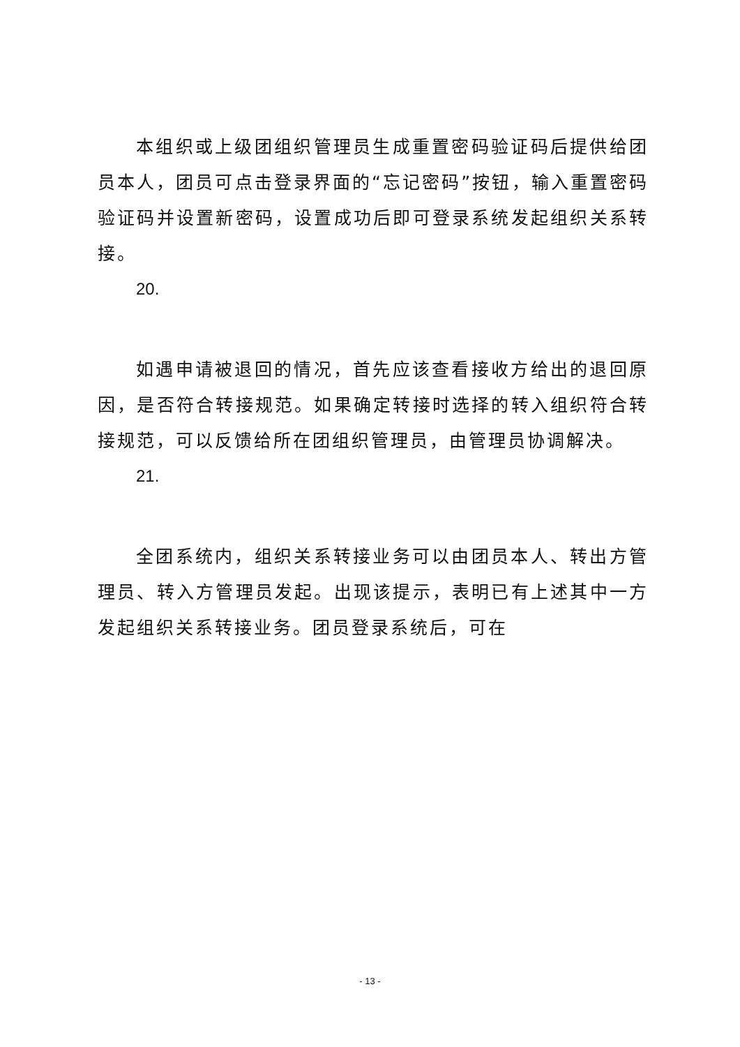本组织或上级团组织管理员生成重置密码验证码后提供给团员本人，团员可点击登录界面的“忘记密码”按钮，输入重置密码验证码并设置新密码，设置成功后即可登录系统发起组织关系转接。
20.
如遇申请被退回的情况，首先应该查看接收方给出的退回原因，是否符合转接规范。如果确定转接时选择的转入组织符合转接规范，可以反馈给所在团组织管理员，由管理员协调解决。
21.
全团系统内，组织关系转接业务可以由团员本人、转出方管理员、转入方管理员发起。出现该提示，表明已有上述其中一方发起组织关系转接业务。团员登录系统后，可在
- 13 -